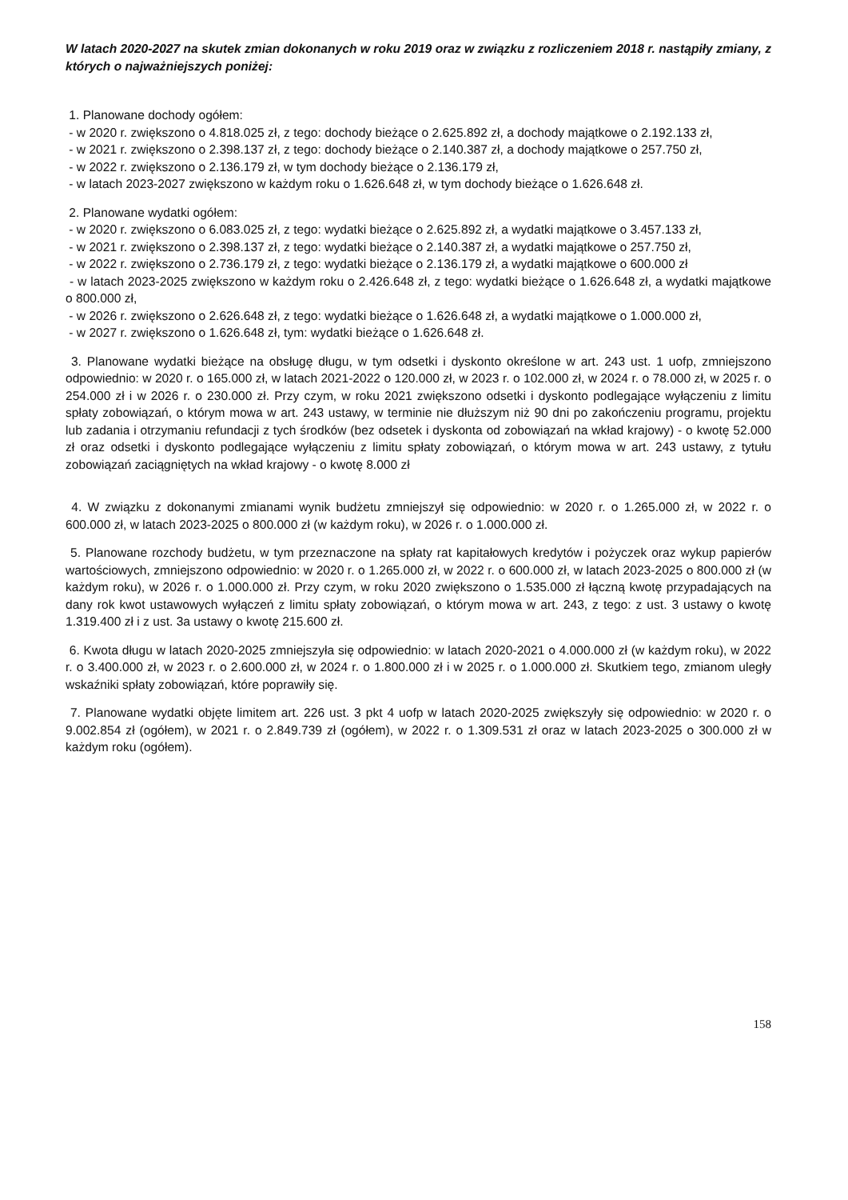W latach 2020-2027 na skutek zmian dokonanych w roku 2019 oraz w związku z rozliczeniem 2018 r. nastąpiły zmiany, z których o najważniejszych poniżej:
1. Planowane dochody ogółem:
- w 2020 r. zwiększono o 4.818.025 zł, z tego: dochody bieżące o 2.625.892 zł, a dochody majątkowe o 2.192.133 zł,
- w 2021 r. zwiększono o 2.398.137 zł, z tego: dochody bieżące o 2.140.387 zł, a dochody majątkowe o 257.750 zł,
- w 2022 r. zwiększono o 2.136.179 zł, w tym dochody bieżące o 2.136.179 zł,
- w latach 2023-2027 zwiększono w każdym roku o 1.626.648 zł, w tym dochody bieżące o 1.626.648 zł.
2. Planowane wydatki ogółem:
- w 2020 r. zwiększono o 6.083.025 zł, z tego: wydatki bieżące o 2.625.892 zł, a wydatki majątkowe o 3.457.133 zł,
- w 2021 r. zwiększono o 2.398.137 zł, z tego: wydatki bieżące o 2.140.387 zł, a wydatki majątkowe o 257.750 zł,
- w 2022 r. zwiększono o 2.736.179 zł, z tego: wydatki bieżące o 2.136.179 zł, a wydatki majątkowe o 600.000 zł
- w latach 2023-2025 zwiększono w każdym roku o 2.426.648 zł, z tego: wydatki bieżące o 1.626.648 zł, a wydatki majątkowe o 800.000 zł,
- w 2026 r. zwiększono o 2.626.648 zł, z tego: wydatki bieżące o 1.626.648 zł, a wydatki majątkowe o 1.000.000 zł,
- w 2027 r. zwiększono o 1.626.648 zł, tym: wydatki bieżące o 1.626.648 zł.
3. Planowane wydatki bieżące na obsługę długu, w tym odsetki i dyskonto określone w art. 243 ust. 1 uofp, zmniejszono odpowiednio: w 2020 r. o 165.000 zł, w latach 2021-2022 o 120.000 zł, w 2023 r. o 102.000 zł, w 2024 r. o 78.000 zł, w 2025 r. o 254.000 zł i w 2026 r. o 230.000 zł. Przy czym, w roku 2021 zwiększono odsetki i dyskonto podlegające wyłączeniu z limitu spłaty zobowiązań, o którym mowa w art. 243 ustawy, w terminie nie dłuższym niż 90 dni po zakończeniu programu, projektu lub zadania i otrzymaniu refundacji z tych środków (bez odsetek i dyskonta od zobowiązań na wkład krajowy) - o kwotę 52.000 zł oraz odsetki i dyskonto podlegające wyłączeniu z limitu spłaty zobowiązań, o którym mowa w art. 243 ustawy, z tytułu zobowiązań zaciągniętych na wkład krajowy - o kwotę 8.000 zł
4. W związku z dokonanymi zmianami wynik budżetu zmniejszył się odpowiednio: w 2020 r. o 1.265.000 zł, w 2022 r. o 600.000 zł, w latach 2023-2025 o 800.000 zł (w każdym roku), w 2026 r. o 1.000.000 zł.
5. Planowane rozchody budżetu, w tym przeznaczone na spłaty rat kapitałowych kredytów i pożyczek oraz wykup papierów wartościowych, zmniejszono odpowiednio: w 2020 r. o 1.265.000 zł, w 2022 r. o 600.000 zł, w latach 2023-2025 o 800.000 zł (w każdym roku), w 2026 r. o 1.000.000 zł. Przy czym, w roku 2020 zwiększono o 1.535.000 zł łączną kwotę przypadających na dany rok kwot ustawowych wyłączeń z limitu spłaty zobowiązań, o którym mowa w art. 243, z tego: z ust. 3 ustawy o kwotę 1.319.400 zł i z ust. 3a ustawy o kwotę 215.600 zł.
6. Kwota długu w latach 2020-2025 zmniejszyła się odpowiednio: w latach 2020-2021 o 4.000.000 zł (w każdym roku), w 2022 r. o 3.400.000 zł, w 2023 r. o 2.600.000 zł, w 2024 r. o 1.800.000 zł i w 2025 r. o 1.000.000 zł. Skutkiem tego, zmianom uległy wskaźniki spłaty zobowiązań, które poprawiły się.
7. Planowane wydatki objęte limitem art. 226 ust. 3 pkt 4 uofp w latach 2020-2025 zwiększyły się odpowiednio: w 2020 r. o 9.002.854 zł (ogółem), w 2021 r. o 2.849.739 zł (ogółem), w 2022 r. o 1.309.531 zł oraz w latach 2023-2025 o 300.000 zł w każdym roku (ogółem).
158